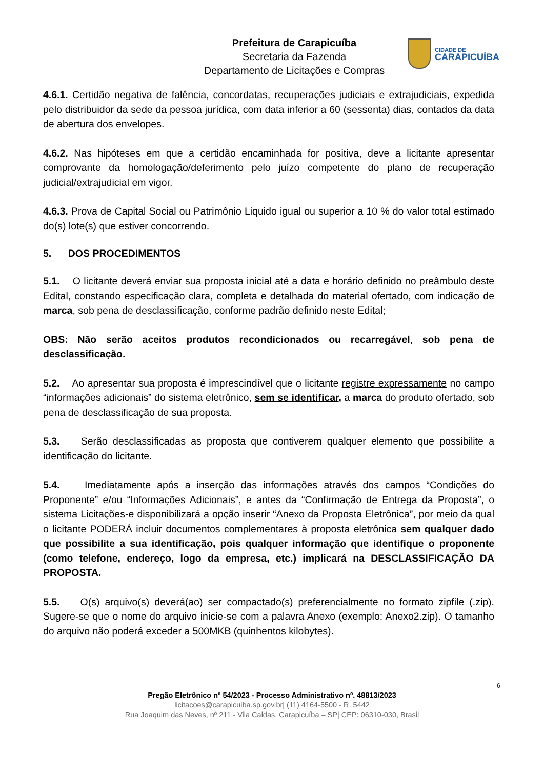Prefeitura de Carapicuíba
Secretaria da Fazenda
Departamento de Licitações e Compras
CIDADE DE
CARAPICUÍBA
4.6.1. Certidão negativa de falência, concordatas, recuperações judiciais e extrajudiciais, expedida pelo distribuidor da sede da pessoa jurídica, com data inferior a 60 (sessenta) dias, contados da data de abertura dos envelopes.
4.6.2. Nas hipóteses em que a certidão encaminhada for positiva, deve a licitante apresentar comprovante da homologação/deferimento pelo juízo competente do plano de recuperação judicial/extrajudicial em vigor.
4.6.3. Prova de Capital Social ou Patrimônio Liquido igual ou superior a 10 % do valor total estimado do(s) lote(s) que estiver concorrendo.
5. DOS PROCEDIMENTOS
5.1. O licitante deverá enviar sua proposta inicial até a data e horário definido no preâmbulo deste Edital, constando especificação clara, completa e detalhada do material ofertado, com indicação de marca, sob pena de desclassificação, conforme padrão definido neste Edital;
OBS: Não serão aceitos produtos recondicionados ou recarregável, sob pena de desclassificação.
5.2. Ao apresentar sua proposta é imprescindível que o licitante registre expressamente no campo “informações adicionais” do sistema eletrônico, sem se identificar, a marca do produto ofertado, sob pena de desclassificação de sua proposta.
5.3. Serão desclassificadas as proposta que contiverem qualquer elemento que possibilite a identificação do licitante.
5.4. Imediatamente após a inserção das informações através dos campos “Condições do Proponente” e/ou “Informações Adicionais”, e antes da “Confirmação de Entrega da Proposta”, o sistema Licitações-e disponibilizará a opção inserir “Anexo da Proposta Eletrônica”, por meio da qual o licitante PODERÁ incluir documentos complementares à proposta eletrônica sem qualquer dado que possibilite a sua identificação, pois qualquer informação que identifique o proponente (como telefone, endereço, logo da empresa, etc.) implicará na DESCLASSIFICAÇÃO DA PROPOSTA.
5.5. O(s) arquivo(s) deverá(ao) ser compactado(s) preferencialmente no formato zipfile (.zip). Sugere-se que o nome do arquivo inicie-se com a palavra Anexo (exemplo: Anexo2.zip). O tamanho do arquivo não poderá exceder a 500MKB (quinhentos kilobytes).
6
Pregão Eletrônico nº 54/2023 - Processo Administrativo nº. 48813/2023
licitacoes@carapicuiba.sp.gov.br| (11) 4164-5500 - R. 5442
Rua Joaquim das Neves, nº 211 - Vila Caldas, Carapicuíba – SP| CEP: 06310-030, Brasil